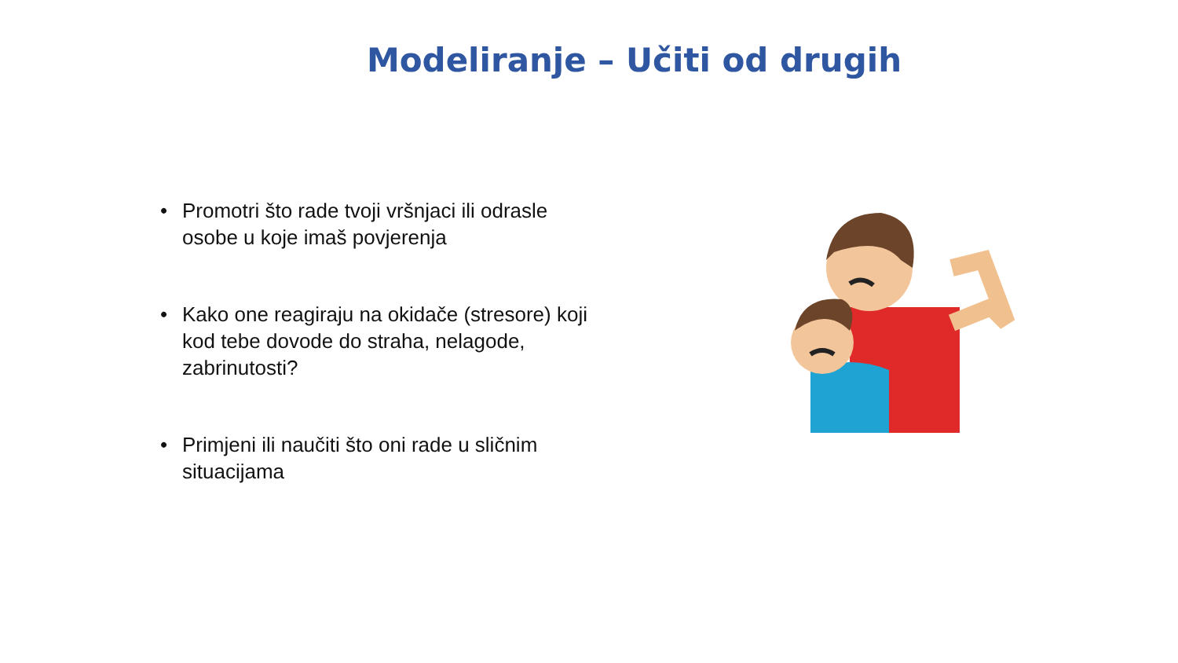Modeliranje – Učiti od drugih
• Promotri što rade tvoji vršnjaci ili odrasle osobe u koje imaš povjerenja
• Kako one reagiraju na okidače (stresore) koji kod tebe dovode do straha, nelagode, zabrinutosti?
• Primjeni ili naučiti što oni rade u sličnim situacijama